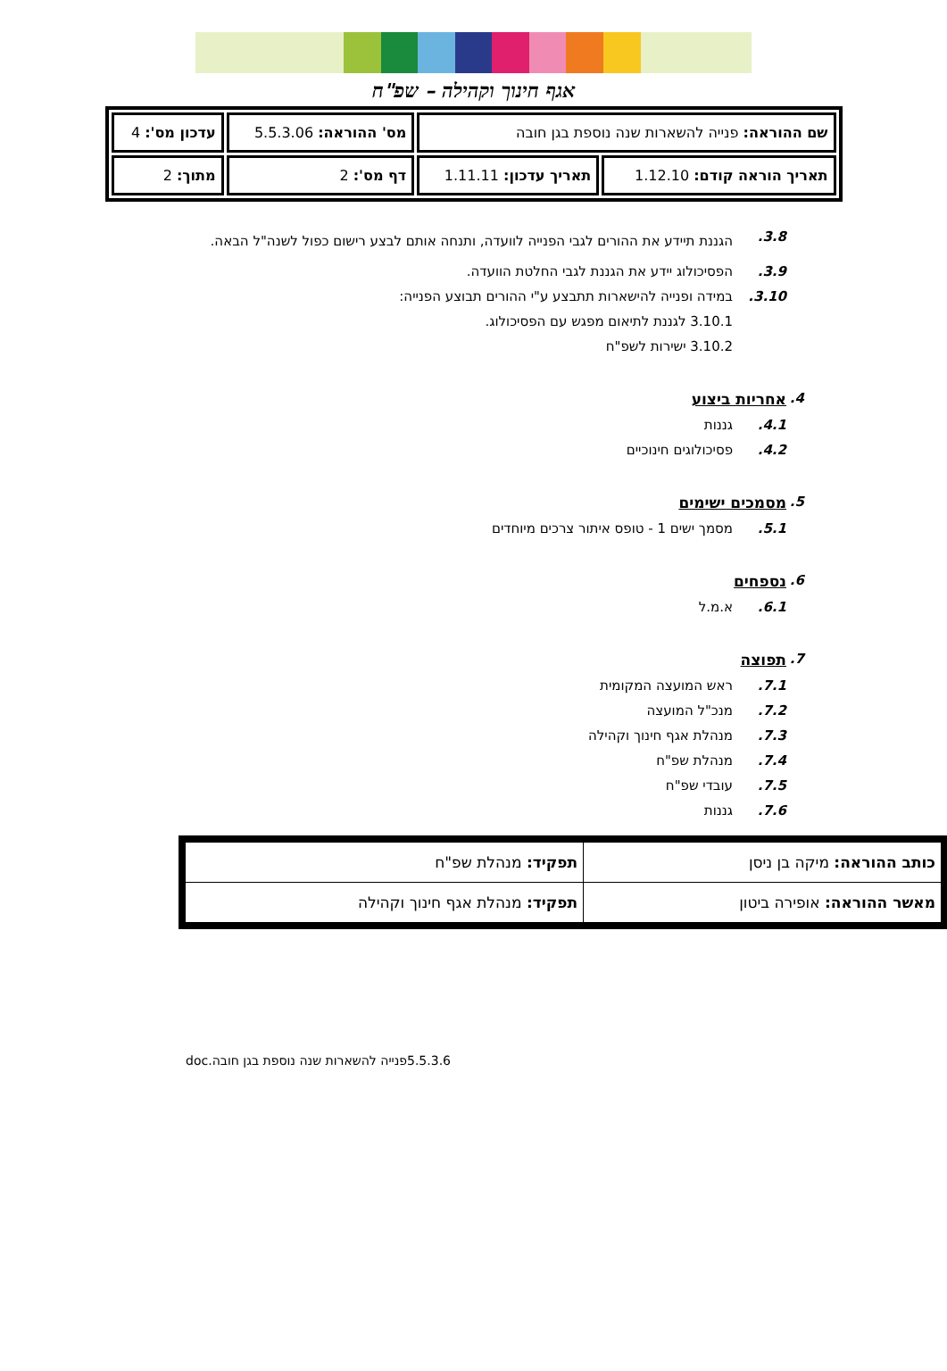אגף חינוך וקהילה – שפ"ח
| שם ההוראה: פנייה להשארות שנה נוספת בגן חובה | | מס' ההוראה: 5.5.3.06 | עדכון מס': 4 |
| תאריך הוראה קודם: 1.12.10 | תאריך עדכון: 1.11.11 | דף מס': 2 | מתוך: 2 |
3.8. הגננת תיידע את ההורים לגבי הפנייה לוועדה, ותנחה אותם לבצע רישום כפול לשנה"ל הבאה.
3.9. הפסיכולוג יידע את הגננת לגבי החלטת הוועדה.
3.10. במידה ופנייה להישארות תתבצע ע"י ההורים תבוצע הפנייה:
3.10.1 לגננת לתיאום מפגש עם הפסיכולוג.
3.10.2 ישירות לשפ"ח
4. אחריות ביצוע
4.1. גננות
4.2. פסיכולוגים חינוכיים
5. מסמכים ישימים
5.1. מסמך ישים 1 - טופס איתור צרכים מיוחדים
6. נספחים
6.1. א.מ.ל
7. תפוצה
7.1. ראש המועצה המקומית
7.2. מנכ"ל המועצה
7.3. מנהלת אגף חינוך וקהילה
7.4. מנהלת שפ"ח
7.5. עובדי שפ"ח
7.6. גננות
| כותב ההוראה: מיקה בן ניסן | תפקיד: מנהלת שפ"ח |
| מאשר ההוראה: אופירה ביטון | תפקיד: מנהלת אגף חינוך וקהילה |
5.5.3.6פנייה להשארות שנה נוספת בגן חובה.doc